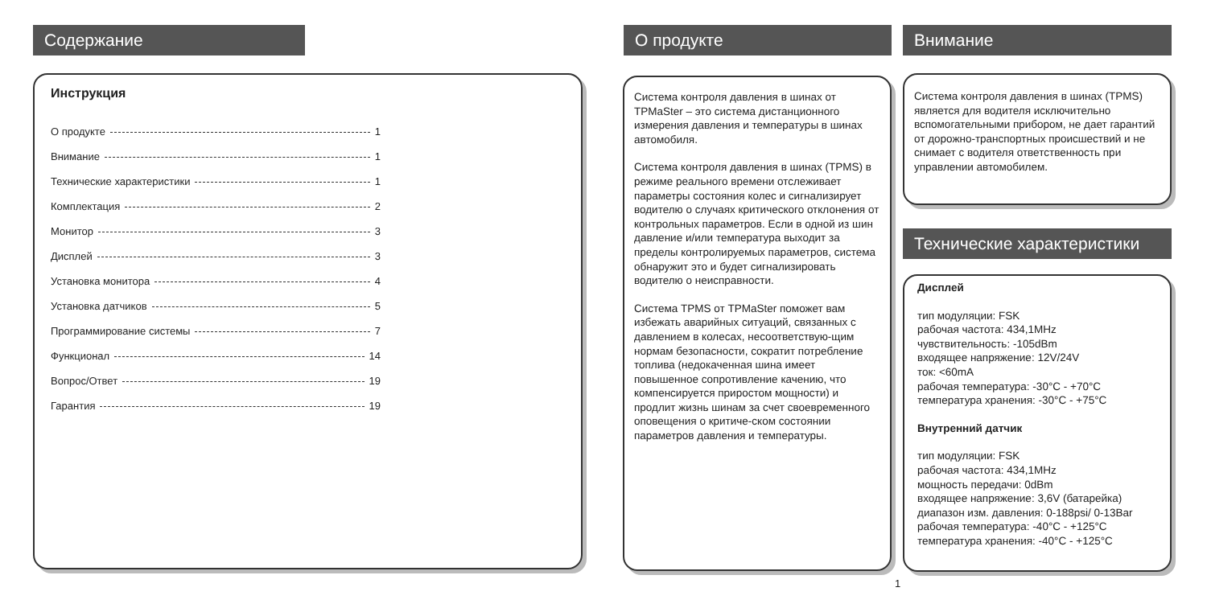Содержание
Инструкция
О продукте 1
Внимание 1
Технические характеристики 1
Комплектация 2
Монитор 3
Дисплей 3
Установка монитора 4
Установка датчиков 5
Программирование системы 7
Функционал 14
Вопрос/Ответ 19
Гарантия 19
О продукте
Система контроля давления в шинах от TPMaSter – это система дистанционного измерения давления и температуры в шинах автомобиля.
Система контроля давления в шинах (TPMS) в режиме реального времени отслеживает параметры состояния колес и сигнализирует водителю о случаях критического отклонения от контрольных параметров. Если в одной из шин давление и/или температура выходит за пределы контролируемых параметров, система обнаружит это и будет сигнализировать водителю о неисправности.
Система TPMS от TPMaSter поможет вам избежать аварийных ситуаций, связанных с давлением в колесах, несоответствую-щим нормам безопасности, сократит потребление топлива (недокаченная шина имеет повышенное сопротивление качению, что компенсируется приростом мощности) и продлит жизнь шинам за счет своевременного оповещения о критиче-ском состоянии параметров давления и температуры.
Внимание
Система контроля давления в шинах (TPMS) является для водителя исключительно вспомогательными прибором, не дает гарантий от дорожно-транспортных происшествий и не снимает с водителя ответственность при управлении автомобилем.
Технические характеристики
Дисплей
тип модуляции: FSK
рабочая частота: 434,1MHz
чувствительность: -105dBm
входящее напряжение: 12V/24V
ток: <60mA
рабочая температура: -30°C - +70°C
температура хранения: -30°C - +75°C
Внутренний датчик
тип модуляции: FSK
рабочая частота: 434,1MHz
мощность передачи: 0dBm
входящее напряжение: 3,6V (батарейка)
диапазон изм. давления: 0-188psi/ 0-13Bar
рабочая температура: -40°C - +125°C
температура хранения: -40°C - +125°C
1